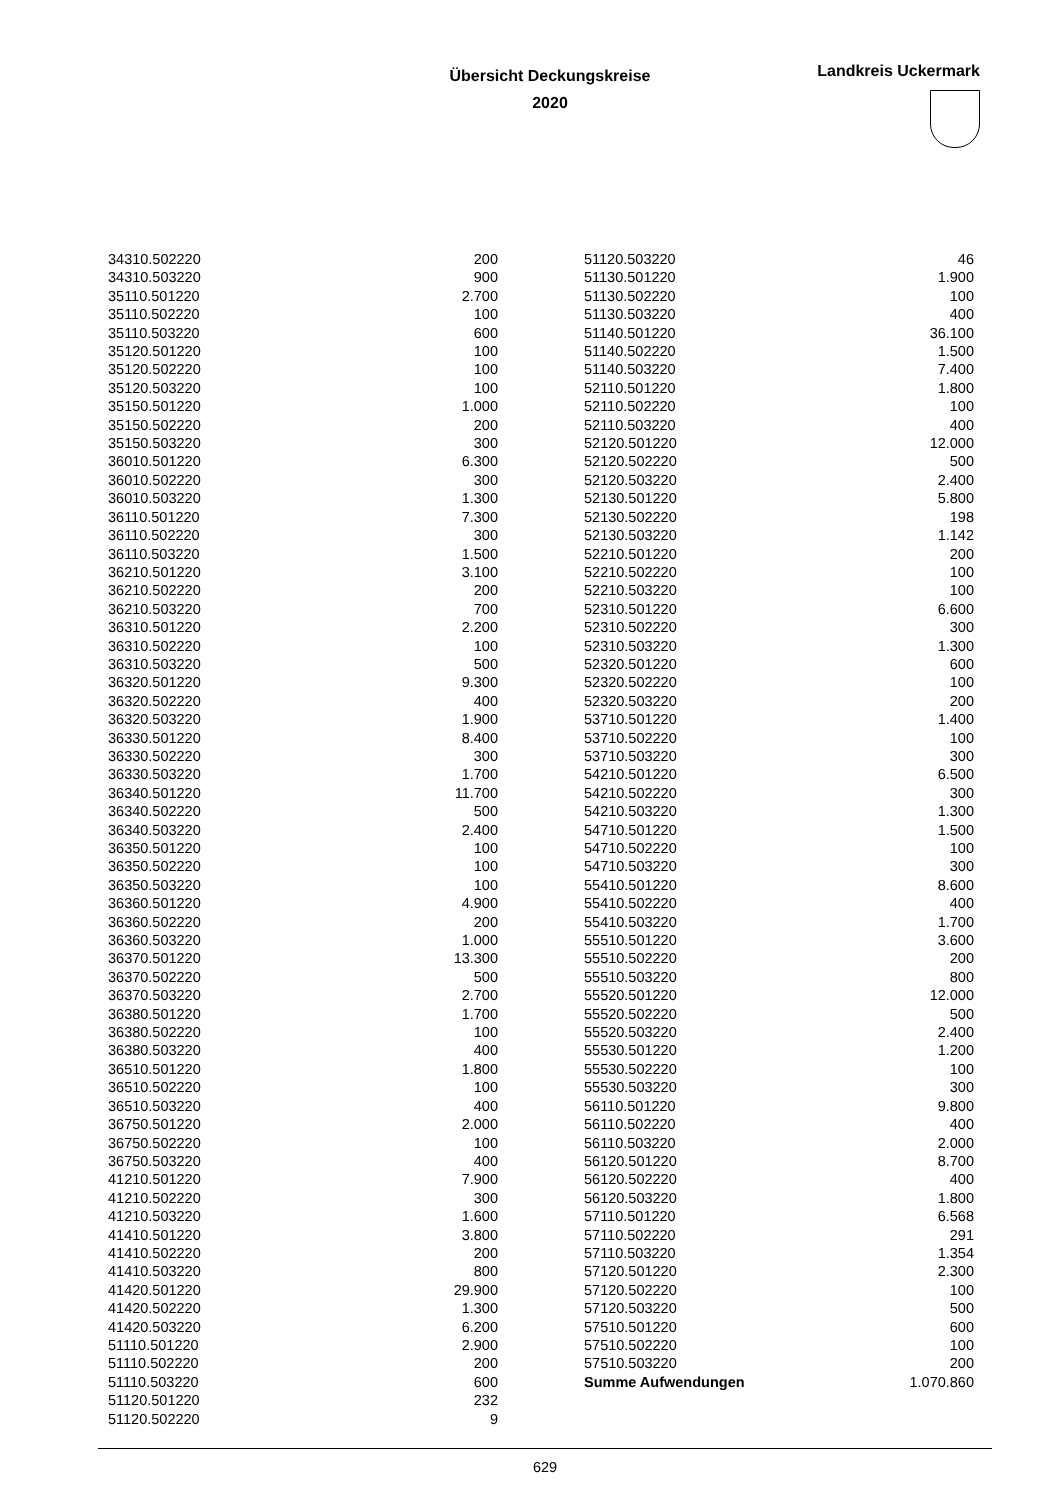Übersicht Deckungskreise
2020
Landkreis Uckermark
| 34310.502220 | 200 |
| 34310.503220 | 900 |
| 35110.501220 | 2.700 |
| 35110.502220 | 100 |
| 35110.503220 | 600 |
| 35120.501220 | 100 |
| 35120.502220 | 100 |
| 35120.503220 | 100 |
| 35150.501220 | 1.000 |
| 35150.502220 | 200 |
| 35150.503220 | 300 |
| 36010.501220 | 6.300 |
| 36010.502220 | 300 |
| 36010.503220 | 1.300 |
| 36110.501220 | 7.300 |
| 36110.502220 | 300 |
| 36110.503220 | 1.500 |
| 36210.501220 | 3.100 |
| 36210.502220 | 200 |
| 36210.503220 | 700 |
| 36310.501220 | 2.200 |
| 36310.502220 | 100 |
| 36310.503220 | 500 |
| 36320.501220 | 9.300 |
| 36320.502220 | 400 |
| 36320.503220 | 1.900 |
| 36330.501220 | 8.400 |
| 36330.502220 | 300 |
| 36330.503220 | 1.700 |
| 36340.501220 | 11.700 |
| 36340.502220 | 500 |
| 36340.503220 | 2.400 |
| 36350.501220 | 100 |
| 36350.502220 | 100 |
| 36350.503220 | 100 |
| 36360.501220 | 4.900 |
| 36360.502220 | 200 |
| 36360.503220 | 1.000 |
| 36370.501220 | 13.300 |
| 36370.502220 | 500 |
| 36370.503220 | 2.700 |
| 36380.501220 | 1.700 |
| 36380.502220 | 100 |
| 36380.503220 | 400 |
| 36510.501220 | 1.800 |
| 36510.502220 | 100 |
| 36510.503220 | 400 |
| 36750.501220 | 2.000 |
| 36750.502220 | 100 |
| 36750.503220 | 400 |
| 41210.501220 | 7.900 |
| 41210.502220 | 300 |
| 41210.503220 | 1.600 |
| 41410.501220 | 3.800 |
| 41410.502220 | 200 |
| 41410.503220 | 800 |
| 41420.501220 | 29.900 |
| 41420.502220 | 1.300 |
| 41420.503220 | 6.200 |
| 51110.501220 | 2.900 |
| 51110.502220 | 200 |
| 51110.503220 | 600 |
| 51120.501220 | 232 |
| 51120.502220 | 9 |
| 51120.503220 | 46 |
| 51130.501220 | 1.900 |
| 51130.502220 | 100 |
| 51130.503220 | 400 |
| 51140.501220 | 36.100 |
| 51140.502220 | 1.500 |
| 51140.503220 | 7.400 |
| 52110.501220 | 1.800 |
| 52110.502220 | 100 |
| 52110.503220 | 400 |
| 52120.501220 | 12.000 |
| 52120.502220 | 500 |
| 52120.503220 | 2.400 |
| 52130.501220 | 5.800 |
| 52130.502220 | 198 |
| 52130.503220 | 1.142 |
| 52210.501220 | 200 |
| 52210.502220 | 100 |
| 52210.503220 | 100 |
| 52310.501220 | 6.600 |
| 52310.502220 | 300 |
| 52310.503220 | 1.300 |
| 52320.501220 | 600 |
| 52320.502220 | 100 |
| 52320.503220 | 200 |
| 53710.501220 | 1.400 |
| 53710.502220 | 100 |
| 53710.503220 | 300 |
| 54210.501220 | 6.500 |
| 54210.502220 | 300 |
| 54210.503220 | 1.300 |
| 54710.501220 | 1.500 |
| 54710.502220 | 100 |
| 54710.503220 | 300 |
| 55410.501220 | 8.600 |
| 55410.502220 | 400 |
| 55410.503220 | 1.700 |
| 55510.501220 | 3.600 |
| 55510.502220 | 200 |
| 55510.503220 | 800 |
| 55520.501220 | 12.000 |
| 55520.502220 | 500 |
| 55520.503220 | 2.400 |
| 55530.501220 | 1.200 |
| 55530.502220 | 100 |
| 55530.503220 | 300 |
| 56110.501220 | 9.800 |
| 56110.502220 | 400 |
| 56110.503220 | 2.000 |
| 56120.501220 | 8.700 |
| 56120.502220 | 400 |
| 56120.503220 | 1.800 |
| 57110.501220 | 6.568 |
| 57110.502220 | 291 |
| 57110.503220 | 1.354 |
| 57120.501220 | 2.300 |
| 57120.502220 | 100 |
| 57120.503220 | 500 |
| 57510.501220 | 600 |
| 57510.502220 | 100 |
| 57510.503220 | 200 |
| Summe Aufwendungen | 1.070.860 |
629